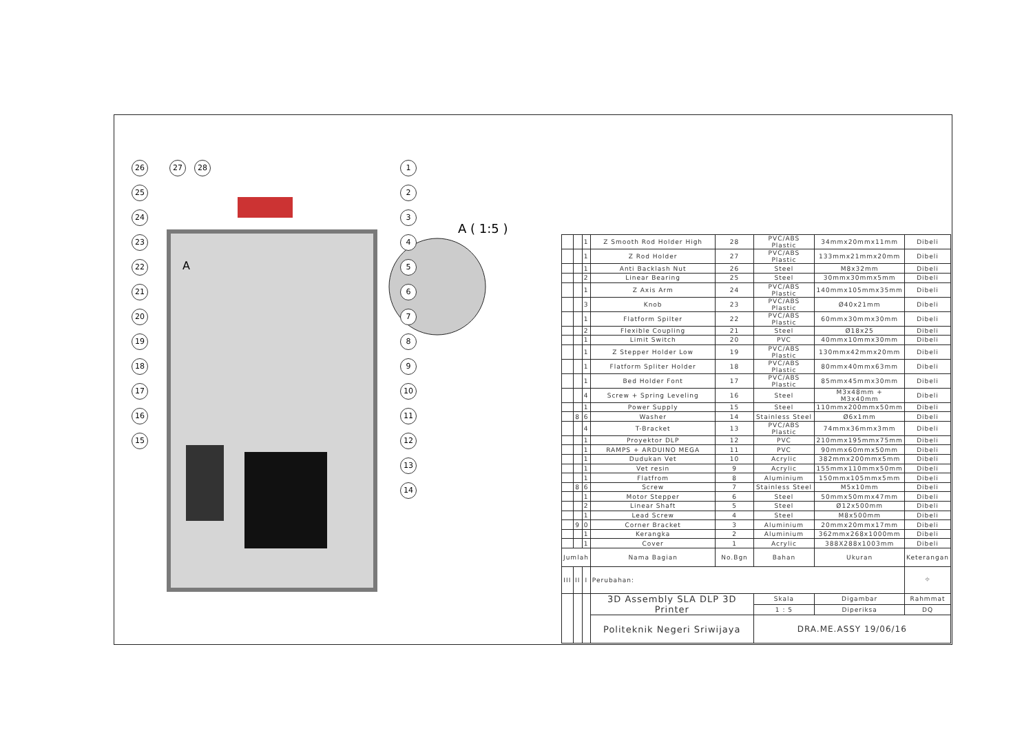26 25 24 23 22 21 20 19 18 17 16 15
27 28
123456789 10 11 12 13 14
A
A ( 1:5 )
| | | 1 | Z Smooth Rod Holder High | 28 | PVC/ABS Plastic | 34mmx20mmx11mm | Dibeli |
| | | 1 | Z Rod Holder | 27 | PVC/ABS Plastic | 133mmx21mmx20mm | Dibeli |
| | | 1 | Anti Backlash Nut | 26 | Steel | M8x32mm | Dibeli |
| | | 2 | Linear Bearing | 25 | Steel | 30mmx30mmx5mm | Dibeli |
| | | 1 | Z Axis Arm | 24 | PVC/ABS Plastic | 140mmx105mmx35mm | Dibeli |
| | | 3 | Knob | 23 | PVC/ABS Plastic | Ø40x21mm | Dibeli |
| | | 1 | Flatform Spilter | 22 | PVC/ABS Plastic | 60mmx30mmx30mm | Dibeli |
| | | 2 | Flexible Coupling | 21 | Steel | Ø18x25 | Dibeli |
| | | 1 | Limit Switch | 20 | PVC | 40mmx10mmx30mm | Dibeli |
| | | 1 | Z Stepper Holder Low | 19 | PVC/ABS Plastic | 130mmx42mmx20mm | Dibeli |
| | | 1 | Flatform Spliter Holder | 18 | PVC/ABS Plastic | 80mmx40mmx63mm | Dibeli |
| | | 1 | Bed Holder Font | 17 | PVC/ABS Plastic | 85mmx45mmx30mm | Dibeli |
| | | 4 | Screw + Spring Leveling | 16 | Steel | M3x48mm + M3x40mm | Dibeli |
| | | 1 | Power Supply | 15 | Steel | 110mmx200mmx50mm | Dibeli |
| | 8 | 6 | Washer | 14 | Stainless Steel | Ø6x1mm | Dibeli |
| | | 4 | T-Bracket | 13 | PVC/ABS Plastic | 74mmx36mmx3mm | Dibeli |
| | | 1 | Proyektor DLP | 12 | PVC | 210mmx195mmx75mm | Dibeli |
| | | 1 | RAMPS + ARDUINO MEGA | 11 | PVC | 90mmx60mmx50mm | Dibeli |
| | | 1 | Dudukan Vet | 10 | Acrylic | 382mmx200mmx5mm | Dibeli |
| | | 1 | Vet resin | 9 | Acrylic | 155mmx110mmx50mm | Dibeli |
| | | 1 | Flatfrom | 8 | Aluminium | 150mmx105mmx5mm | Dibeli |
| | 8 | 6 | Screw | 7 | Stainless Steel | M5x10mm | Dibeli |
| | | 1 | Motor Stepper | 6 | Steel | 50mmx50mmx47mm | Dibeli |
| | | 2 | Linear Shaft | 5 | Steel | Ø12x500mm | Dibeli |
| | | 1 | Lead Screw | 4 | Steel | M8x500mm | Dibeli |
| | 9 | 0 | Corner Bracket | 3 | Aluminium | 20mmx20mmx17mm | Dibeli |
| | | 1 | Kerangka | 2 | Aluminium | 362mmx268x1000mm | Dibeli |
| | | 1 | Cover | 1 | Acrylic | 388X288x1003mm | Dibeli |
| Jumlah | | | Nama Bagian | No.Bgn | Bahan | Ukuran | Keterangan |
| III | II | I | Perubahan: | | | | ⌖ |
| | | | 3D Assembly SLA DLP 3D Printer | | Skala | Digambar | Rahmmat |
| | | | | | 1 : 5 | Diperiksa | DQ |
| | | | Politeknik Negeri Sriwijaya | | DRA.ME.ASSY 19/06/16 | | |